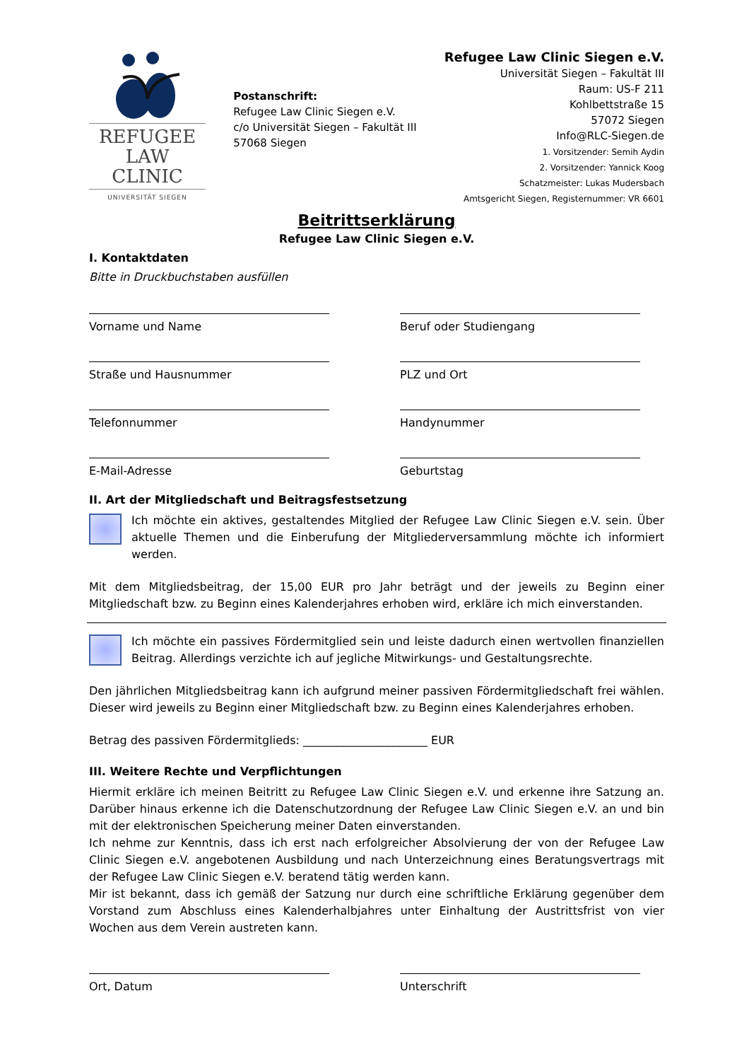REFUGEE
LAW CLINIC
UNIVERSITÄT SIEGEN
Postanschrift:
Refugee Law Clinic Siegen e.V.
c/o Universität Siegen – Fakultät III
57068 Siegen
Refugee Law Clinic Siegen e.V.
Universität Siegen – Fakultät III
Raum: US-F 211
Kohlbettstraße 15
57072 Siegen
Info@RLC-Siegen.de
1. Vorsitzender: Semih Aydin
2. Vorsitzender: Yannick Koog
Schatzmeister: Lukas Mudersbach
Amtsgericht Siegen, Registernummer: VR 6601
Beitrittserklärung
Refugee Law Clinic Siegen e.V.
I. Kontaktdaten
Bitte in Druckbuchstaben ausfüllen
Vorname und Name
Beruf oder Studiengang
Straße und Hausnummer
PLZ und Ort
Telefonnummer
Handynummer
E-Mail-Adresse
Geburtstag
II. Art der Mitgliedschaft und Beitragsfestsetzung
Ich möchte ein aktives, gestaltendes Mitglied der Refugee Law Clinic Siegen e.V. sein. Über aktuelle Themen und die Einberufung der Mitgliederversammlung möchte ich informiert werden.
Mit dem Mitgliedsbeitrag, der 15,00 EUR pro Jahr beträgt und der jeweils zu Beginn einer Mitgliedschaft bzw. zu Beginn eines Kalenderjahres erhoben wird, erkläre ich mich einverstanden.
Ich möchte ein passives Fördermitglied sein und leiste dadurch einen wertvollen finanziellen Beitrag. Allerdings verzichte ich auf jegliche Mitwirkungs- und Gestaltungsrechte.
Den jährlichen Mitgliedsbeitrag kann ich aufgrund meiner passiven Fördermitgliedschaft frei wählen. Dieser wird jeweils zu Beginn einer Mitgliedschaft bzw. zu Beginn eines Kalenderjahres erhoben.
Betrag des passiven Fördermitglieds: ______________________ EUR
III. Weitere Rechte und Verpflichtungen
Hiermit erkläre ich meinen Beitritt zu Refugee Law Clinic Siegen e.V. und erkenne ihre Satzung an. Darüber hinaus erkenne ich die Datenschutzordnung der Refugee Law Clinic Siegen e.V. an und bin mit der elektronischen Speicherung meiner Daten einverstanden.
Ich nehme zur Kenntnis, dass ich erst nach erfolgreicher Absolvierung der von der Refugee Law Clinic Siegen e.V. angebotenen Ausbildung und nach Unterzeichnung eines Beratungsvertrags mit der Refugee Law Clinic Siegen e.V. beratend tätig werden kann.
Mir ist bekannt, dass ich gemäß der Satzung nur durch eine schriftliche Erklärung gegenüber dem Vorstand zum Abschluss eines Kalenderhalbjahres unter Einhaltung der Austrittsfrist von vier Wochen aus dem Verein austreten kann.
Ort, Datum
Unterschrift